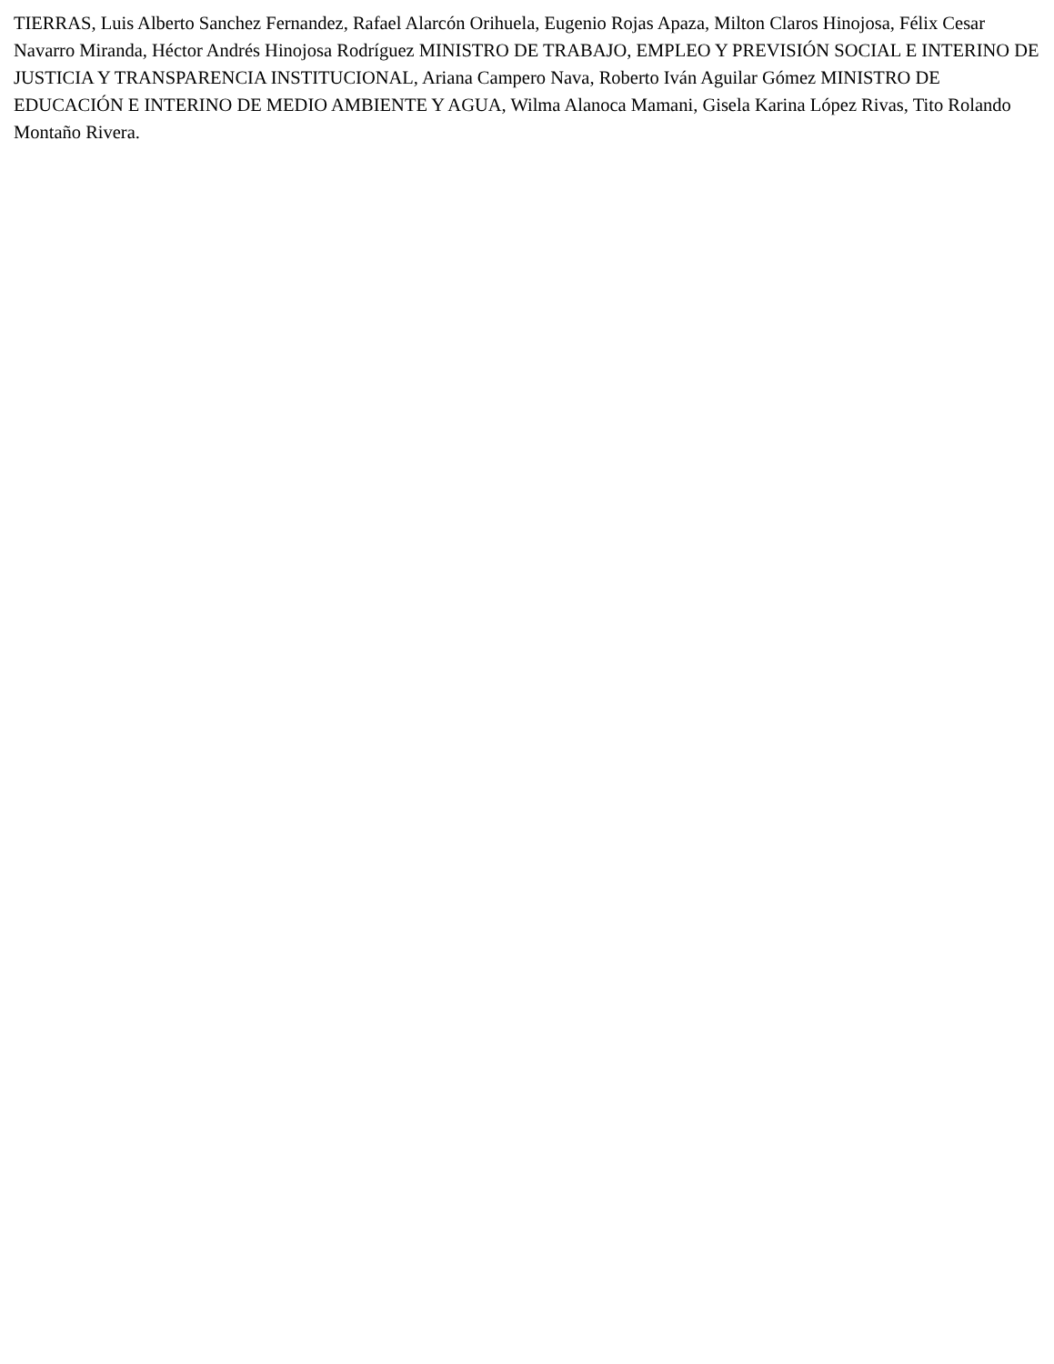TIERRAS, Luis Alberto Sanchez Fernandez, Rafael Alarcón Orihuela, Eugenio Rojas Apaza, Milton Claros Hinojosa, Félix Cesar Navarro Miranda, Héctor Andrés Hinojosa Rodríguez MINISTRO DE TRABAJO, EMPLEO Y PREVISIÓN SOCIAL E INTERINO DE JUSTICIA Y TRANSPARENCIA INSTITUCIONAL, Ariana Campero Nava, Roberto Iván Aguilar Gómez MINISTRO DE EDUCACIÓN E INTERINO DE MEDIO AMBIENTE Y AGUA, Wilma Alanoca Mamani, Gisela Karina López Rivas, Tito Rolando Montaño Rivera.